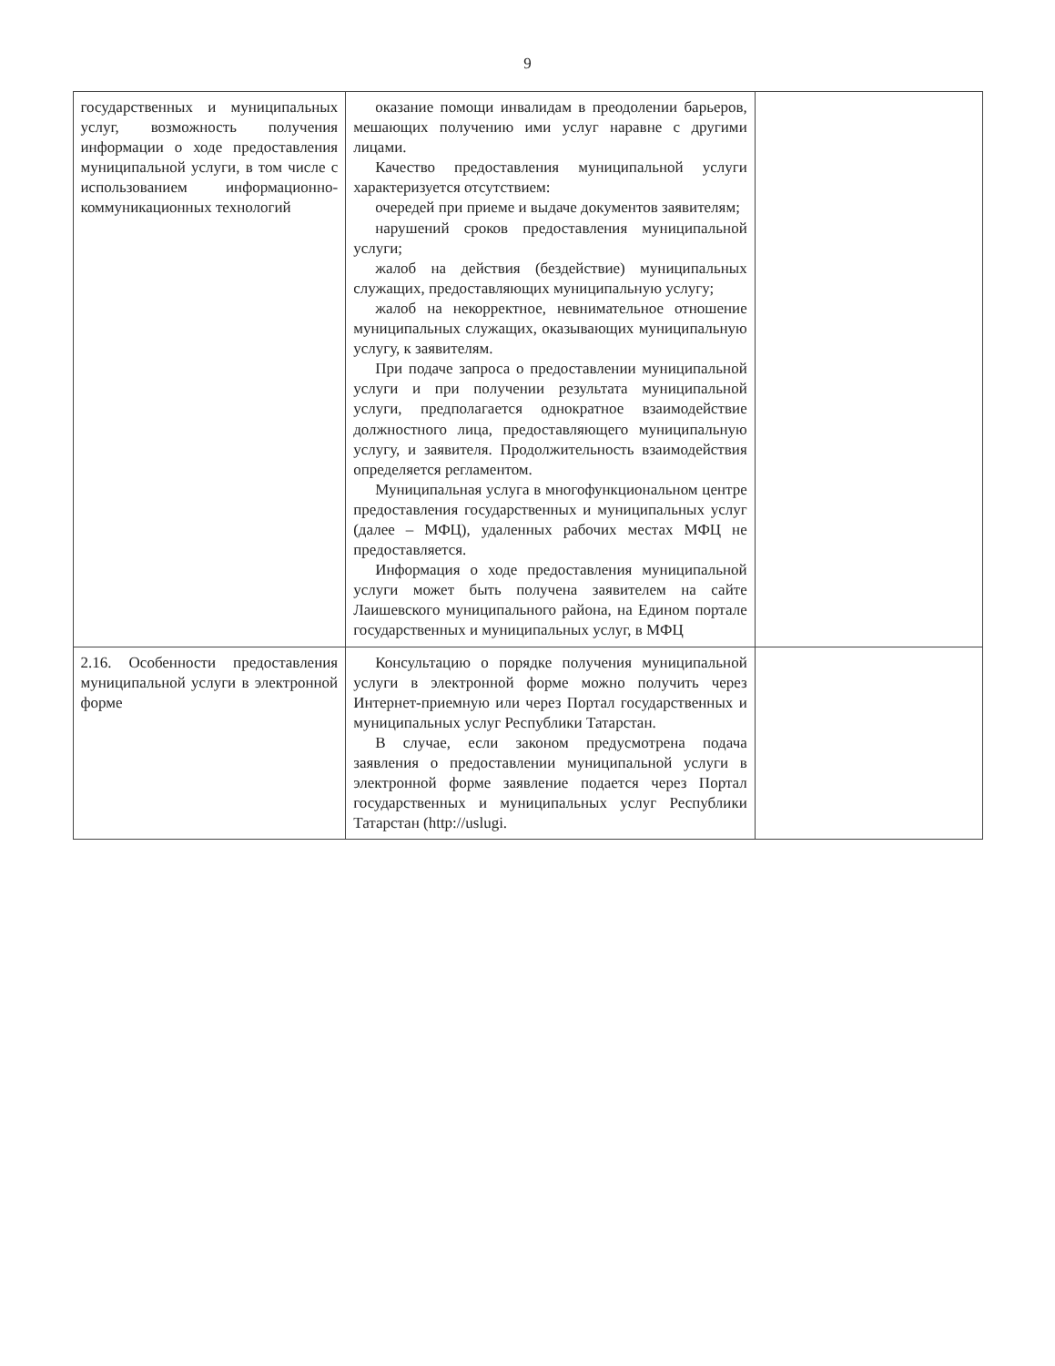9
| государственных и муниципальных услуг, возможность получения информации о ходе предоставления муниципальной услуги, в том числе с использованием информационно-коммуникационных технологий | оказание помощи инвалидам в преодолении барьеров, мешающих получению ими услуг наравне с другими лицами. Качество предоставления муниципальной услуги характеризуется отсутствием: очередей при приеме и выдаче документов заявителям; нарушений сроков предоставления муниципальной услуги; жалоб на действия (бездействие) муниципальных служащих, предоставляющих муниципальную услугу; жалоб на некорректное, невнимательное отношение муниципальных служащих, оказывающих муниципальную услугу, к заявителям. При подаче запроса о предоставлении муниципальной услуги и при получении результата муниципальной услуги, предполагается однократное взаимодействие должностного лица, предоставляющего муниципальную услугу, и заявителя. Продолжительность взаимодействия определяется регламентом. Муниципальная услуга в многофункциональном центре предоставления государственных и муниципальных услуг (далее – МФЦ), удаленных рабочих местах МФЦ не предоставляется. Информация о ходе предоставления муниципальной услуги может быть получена заявителем на сайте Лаишевского муниципального района, на Едином портале государственных и муниципальных услуг, в МФЦ | |
| 2.16. Особенности предоставления муниципальной услуги в электронной форме | Консультацию о порядке получения муниципальной услуги в электронной форме можно получить через Интернет-приемную или через Портал государственных и муниципальных услуг Республики Татарстан. В случае, если законом предусмотрена подача заявления о предоставлении муниципальной услуги в электронной форме заявление подается через Портал государственных и муниципальных услуг Республики Татарстан (http://uslugi. | |